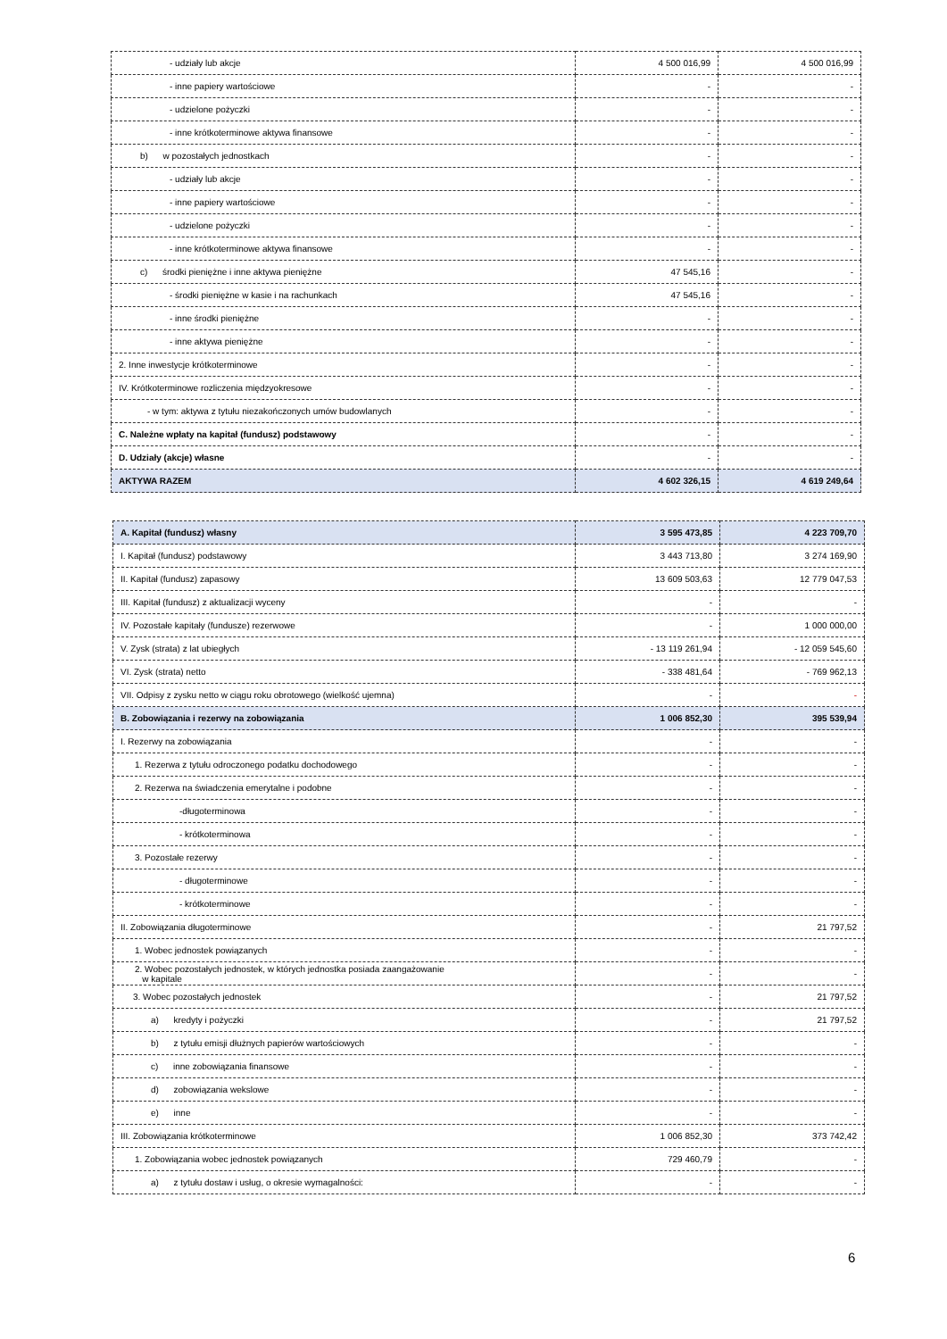| - udziały lub akcje | 4 500 016,99 | 4 500 016,99 |
| - inne papiery wartościowe | - | - |
| - udzielone pożyczki | - | - |
| - inne krótkoterminowe aktywa finansowe | - | - |
| b) w pozostałych jednostkach | - | - |
| - udziały lub akcje | - | - |
| - inne papiery wartościowe | - | - |
| - udzielone pożyczki | - | - |
| - inne krótkoterminowe aktywa finansowe | - | - |
| c) środki pieniężne i inne aktywa pieniężne | 47 545,16 | - |
| - środki pieniężne w kasie i na rachunkach | 47 545,16 | - |
| - inne środki pieniężne | - | - |
| - inne aktywa pieniężne | - | - |
| 2. Inne inwestycje krótkoterminowe | - | - |
| IV. Krótkoterminowe rozliczenia międzyokresowe | - | - |
| - w tym: aktywa z tytułu niezakończonych umów budowlanych | - | - |
| C. Należne wpłaty na kapitał (fundusz) podstawowy | - | - |
| D. Udziały (akcje) własne | - | - |
| AKTYWA RAZEM | 4 602 326,15 | 4 619 249,64 |
| A. Kapitał (fundusz) własny | 3 595 473,85 | 4 223 709,70 |
| I. Kapitał (fundusz) podstawowy | 3 443 713,80 | 3 274 169,90 |
| II. Kapitał (fundusz) zapasowy | 13 609 503,63 | 12 779 047,53 |
| III. Kapitał (fundusz) z aktualizacji wyceny | - | - |
| IV. Pozostałe kapitały (fundusze) rezerwowe | - | 1 000 000,00 |
| V. Zysk (strata) z lat ubiegłych | - 13 119 261,94 | - 12 059 545,60 |
| VI. Zysk (strata) netto | - 338 481,64 | - 769 962,13 |
| VII. Odpisy z zysku netto w ciągu roku obrotowego (wielkość ujemna) | - | - |
| B. Zobowiązania i rezerwy na zobowiązania | 1 006 852,30 | 395 539,94 |
| I. Rezerwy na zobowiązania | - | - |
| 1. Rezerwa z tytułu odroczonego podatku dochodowego | - | - |
| 2. Rezerwa na świadczenia emerytalne i podobne | - | - |
| -długoterminowa | - | - |
| - krótkoterminowa | - | - |
| 3. Pozostałe rezerwy | - | - |
| - długoterminowe | - | - |
| - krótkoterminowe | - | - |
| II. Zobowiązania długoterminowe | - | 21 797,52 |
| 1. Wobec jednostek powiązanych | - | - |
| 2. Wobec pozostałych jednostek, w których jednostka posiada zaangażowanie w kapitale | - | - |
| 3. Wobec pozostałych jednostek | - | 21 797,52 |
| a) kredyty i pożyczki | - | 21 797,52 |
| b) z tytułu emisji dłużnych papierów wartościowych | - | - |
| c) inne zobowiązania finansowe | - | - |
| d) zobowiązania wekslowe | - | - |
| e) inne | - | - |
| III. Zobowiązania krótkoterminowe | 1 006 852,30 | 373 742,42 |
| 1. Zobowiązania wobec jednostek powiązanych | 729 460,79 | - |
| a) z tytułu dostaw i usług, o okresie wymagalności: | - | - |
6